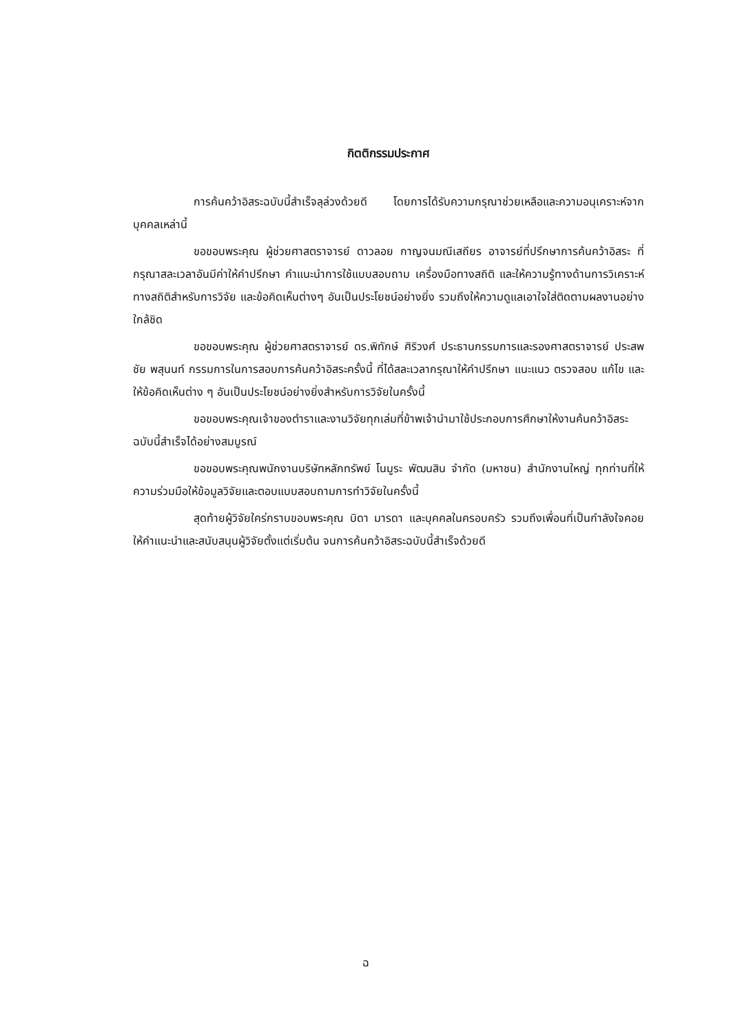กิตติกรรมประกาศ
การค้นคว้าอิสระฉบับนี้สำเร็จลุล่วงด้วยดี โดยการได้รับความกรุณาช่วยเหลือและความอนุเคราะห์จากบุคคลเหล่านี้
ขอขอบพระคุณ ผู้ช่วยศาสตราจารย์ ดาวลอย กาญจนมณีเสถียร อาจารย์ที่ปรึกษาการค้นคว้าอิสระ ที่กรุณาสละเวลาอันมีค่าให้คำปรึกษา คำแนะนำการใช้แบบสอบถาม เครื่องมือทางสถิติ และให้ความรู้ทางด้านการวิเคราะห์ทางสถิติสำหรับการวิจัย และข้อคิดเห็นต่างๆ อันเป็นประโยชน์อย่างยิ่ง รวมถึงให้ความดูแลเอาใจใส่ติดตามผลงานอย่างใกล้ชิด
ขอขอบพระคุณ ผู้ช่วยศาสตราจารย์ ดร.พิทักษ์ ศิริวงศ์ ประธานกรรมการและรองศาสตราจารย์ ประสพชัย พสุนนท์ กรรมการในการสอบการค้นคว้าอิสระครั้งนี้ ที่ได้สละเวลากรุณาให้คำปรึกษา แนะแนว ตรวจสอบ แก้ไข และให้ข้อคิดเห็นต่าง ๆ อันเป็นประโยชน์อย่างยิ่งสำหรับการวิจัยในครั้งนี้
ขอขอบพระคุณเจ้าของตำราและงานวิจัยทุกเล่มที่ข้าพเจ้านำมาใช้ประกอบการศึกษาให้งานค้นคว้าอิสระฉบับนี้สำเร็จได้อย่างสมบูรณ์
ขอขอบพระคุณพนักงานบริษัทหลักทรัพย์ โนมูระ พัฒนสิน จำกัด (มหาชน) สำนักงานใหญ่ ทุกท่านที่ให้ความร่วมมือให้ข้อมูลวิจัยและตอบแบบสอบถามการทำวิจัยในครั้งนี้
สุดท้ายผู้วิจัยใคร่กราบขอบพระคุณ บิดา มารดา และบุคคลในครอบครัว รวมถึงเพื่อนที่เป็นกำลังใจคอยให้คำแนะนำและสนับสนุนผู้วิจัยตั้งแต่เริ่มต้น จนการค้นคว้าอิสระฉบับนี้สำเร็จด้วยดี
ฉ